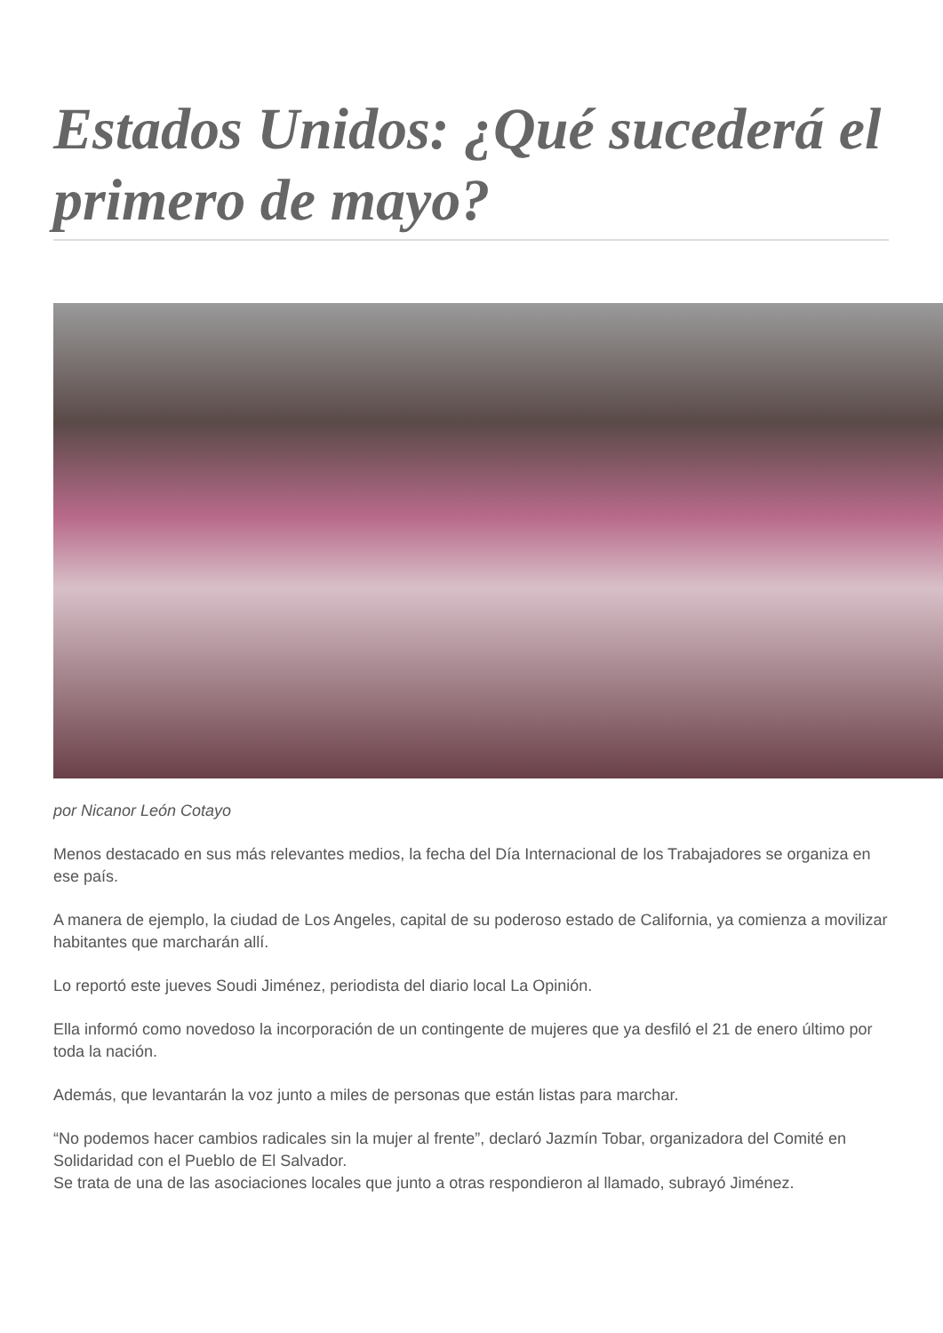Estados Unidos: ¿Qué sucederá el primero de mayo?
por Nicanor León Cotayo
Menos destacado en sus más relevantes medios, la fecha del Día Internacional de los Trabajadores se organiza en ese país.
A manera de ejemplo, la ciudad de Los Angeles, capital de su poderoso estado de California, ya comienza a movilizar habitantes que marcharán allí.
Lo reportó este jueves Soudi Jiménez, periodista del diario local La Opinión.
Ella informó como novedoso la incorporación de un contingente de mujeres que ya desfiló el 21 de enero último por toda la nación.
Además, que levantarán la voz junto a miles de personas que están listas para marchar.
“No podemos hacer cambios radicales sin la mujer al frente”, declaró Jazmín Tobar, organizadora del Comité en Solidaridad con el Pueblo de El Salvador.
Se trata de una de las asociaciones locales que junto a otras respondieron al llamado, subrayó Jiménez.